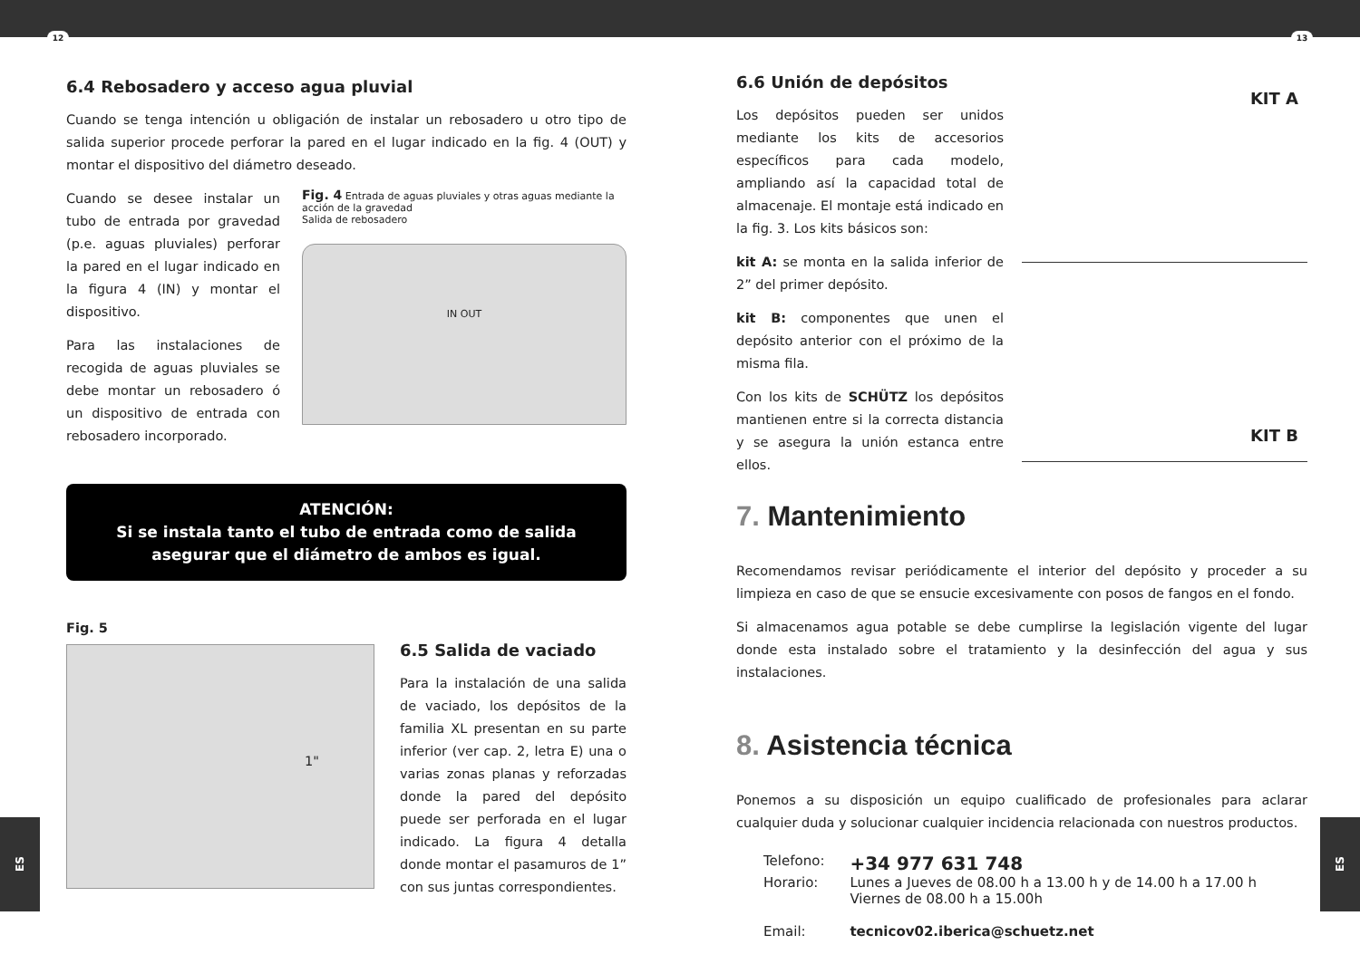12 13
6.4 Rebosadero y acceso agua pluvial
Cuando se tenga intención u obligación de instalar un rebosadero u otro tipo de salida superior procede perforar la pared en el lugar indicado en la fig. 4 (OUT) y montar el dispositivo del diámetro deseado.
Cuando se desee instalar un tubo de entrada por gravedad (p.e. aguas pluviales) perforar la pared en el lugar indicado en la figura 4 (IN) y montar el dispositivo.
Para las instalaciones de recogida de aguas pluviales se debe montar un rebosadero ó un dispositivo de entrada con rebosadero incorporado.
Fig. 4 Entrada de aguas pluviales y otras aguas mediante la acción de la gravedad
Salida de rebosadero
IN OUT
ATENCIÓN:
Si se instala tanto el tubo de entrada como de salida
asegurar que el diámetro de ambos es igual.
Fig. 5
1"
6.5 Salida de vaciado
Para la instalación de una salida de vaciado, los depósitos de la familia XL presentan en su parte inferior (ver cap. 2, letra E) una o varias zonas planas y reforzadas donde la pared del depósito puede ser perforada en el lugar indicado. La figura 4 detalla donde montar el pasamuros de 1” con sus juntas correspondientes.
6.6 Unión de depósitos
Los depósitos pueden ser unidos mediante los kits de accesorios específicos para cada modelo, ampliando así la capacidad total de almacenaje. El montaje está indicado en la fig. 3. Los kits básicos son:
kit A: se monta en la salida inferior de 2” del primer depósito.
kit B: componentes que unen el depósito anterior con el próximo de la misma fila.
Con los kits de SCHÜTZ los depósitos mantienen entre si la correcta distancia y se asegura la unión estanca entre ellos.
KIT A
KIT B
7. Mantenimiento
Recomendamos revisar periódicamente el interior del depósito y proceder a su limpieza en caso de que se ensucie excesivamente con posos de fangos en el fondo.
Si almacenamos agua potable se debe cumplirse la legislación vigente del lugar donde esta instalado sobre el tratamiento y la desinfección del agua y sus instalaciones.
8. Asistencia técnica
Ponemos a su disposición un equipo cualificado de profesionales para aclarar cualquier duda y solucionar cualquier incidencia relacionada con nuestros productos.
| Telefono: | +34 977 631 748 |
| Horario: | Lunes a Jueves de 08.00 h a 13.00 h y de 14.00 h a 17.00 h Viernes de 08.00 h a 15.00h |
| Email: | tecnicov02.iberica@schuetz.net |
ES
ES